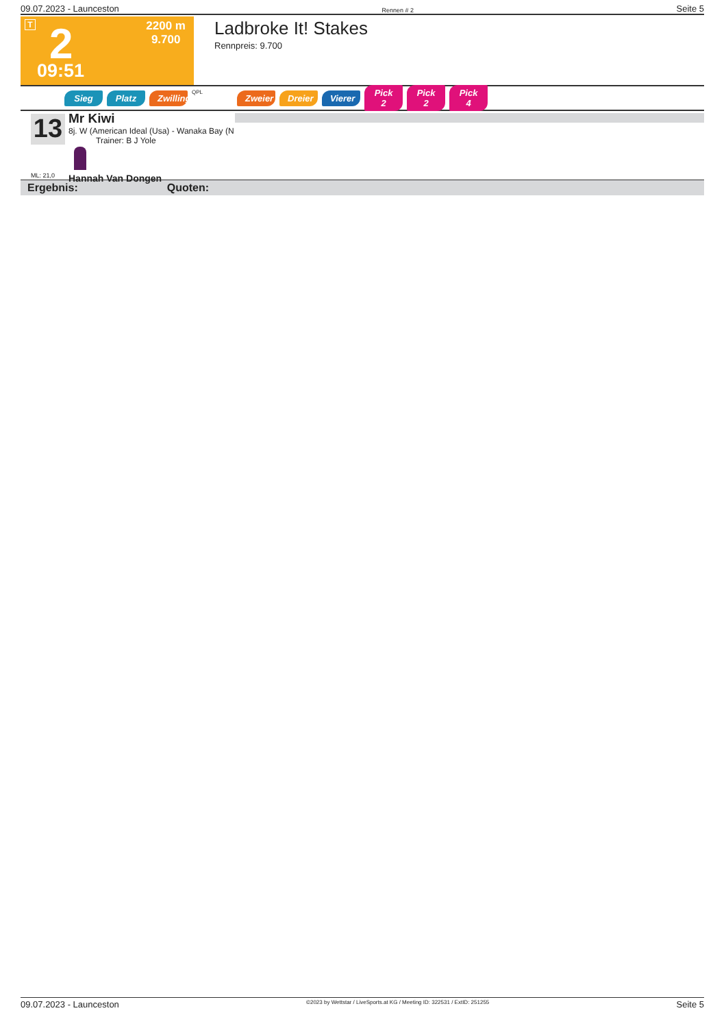09.07.2023 - Launceston Rennen # 2 Seite 5
T 2
2200 m
9.700
09:51
Ladbroke It! Stakes
Rennpreis: 9.700
Sieg Platz Zwilling QPL Zweier Dreier Vierer Pick 2 Pick 2 Pick 4
13
ML: 21,0
Mr Kiwi
8j. W (American Ideal (Usa) - Wanaka Bay (N
Trainer: B J Yole
Hannah Van Dongen
Ergebnis: Quoten:
09.07.2023 - Launceston ©2023 by Wettstar / LiveSports.at KG / Meeting ID: 322531 / ExtID: 251255 Seite 5